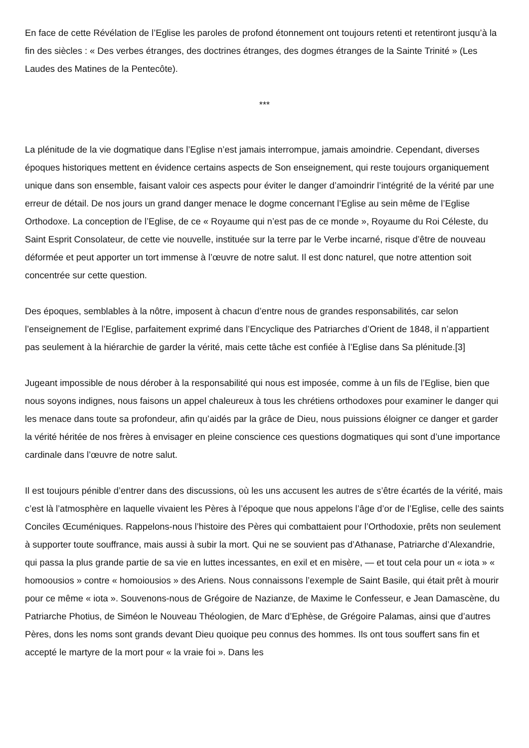En face de cette Révélation de l’Eglise les paroles de profond étonnement ont toujours retenti et retentiront jusqu’à la fin des siècles : « Des verbes étranges, des doctrines étranges, des dogmes étranges de la Sainte Trinité » (Les Laudes des Matines de la Pentecôte).
***
La plénitude de la vie dogmatique dans l’Eglise n’est jamais interrompue, jamais amoindrie. Cependant, diverses époques historiques mettent en évidence certains aspects de Son enseignement, qui reste toujours organiquement unique dans son ensemble, faisant valoir ces aspects pour éviter le danger d’amoindrir l’intégrité de la vérité par une erreur de détail. De nos jours un grand danger menace le dogme concernant l’Eglise au sein même de l’Eglise Orthodoxe. La conception de l’Eglise, de ce « Royaume qui n’est pas de ce monde », Royaume du Roi Céleste, du Saint Esprit Consolateur, de cette vie nouvelle, instituée sur la terre par le Verbe incarné, risque d’être de nouveau déformée et peut apporter un tort immense à l’œuvre de notre salut. Il est donc naturel, que notre attention soit concentrée sur cette question.
Des époques, semblables à la nôtre, imposent à chacun d’entre nous de grandes responsabilités, car selon l’enseignement de l’Eglise, parfaitement exprimé dans l’Encyclique des Patriarches d’Orient de 1848, il n’appartient pas seulement à la hiérarchie de garder la vérité, mais cette tâche est confiée à l’Eglise dans Sa plénitude.[3]
Jugeant impossible de nous dérober à la responsabilité qui nous est imposée, comme à un fils de l’Eglise, bien que nous soyons indignes, nous faisons un appel chaleureux à tous les chrétiens orthodoxes pour examiner le danger qui les menace dans toute sa profondeur, afin qu’aidés par la grâce de Dieu, nous puissions éloigner ce danger et garder la vérité héritée de nos frères à envisager en pleine conscience ces questions dogmatiques qui sont d’une importance cardinale dans l’œuvre de notre salut.
Il est toujours pénible d’entrer dans des discussions, où les uns accusent les autres de s’être écartés de la vérité, mais c’est là l’atmosphère en laquelle vivaient les Pères à l’époque que nous appelons l’âge d’or de l’Eglise, celle des saints Conciles Œcuméniques. Rappelons-nous l’histoire des Pères qui combattaient pour l’Orthodoxie, prêts non seulement à supporter toute souffrance, mais aussi à subir la mort. Qui ne se souvient pas d’Athanase, Patriarche d’Alexandrie, qui passa la plus grande partie de sa vie en luttes incessantes, en exil et en misère, — et tout cela pour un « iota » « homoousios » contre « homoiousios » des Ariens. Nous connaissons l’exemple de Saint Basile, qui était prêt à mourir pour ce même « iota ». Souvenons-nous de Grégoire de Nazianze, de Maxime le Confesseur, e Jean Damascène, du Patriarche Photius, de Siméon le Nouveau Théologien, de Marc d’Ephèse, de Grégoire Palamas, ainsi que d’autres Pères, dons les noms sont grands devant Dieu quoique peu connus des hommes. Ils ont tous souffert sans fin et accepté le martyre de la mort pour « la vraie foi ». Dans les